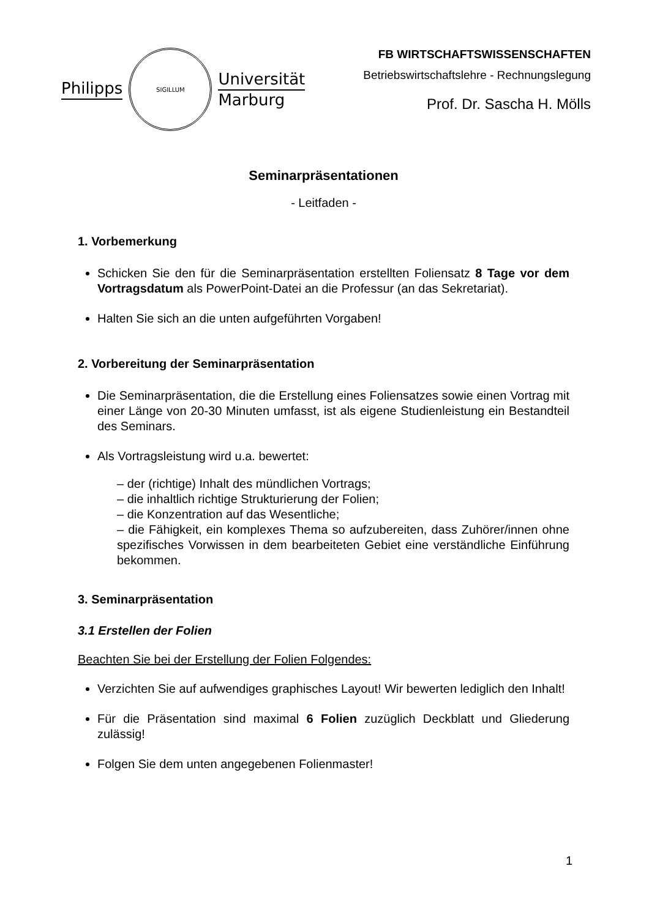Philipps
SIGILLUM
Universität
Marburg
FB WIRTSCHAFTSWISSENSCHAFTEN
Betriebswirtschaftslehre - Rechnungslegung
Prof. Dr. Sascha H. Mölls
Seminarpräsentationen
- Leitfaden -
1. Vorbemerkung
Schicken Sie den für die Seminarpräsentation erstellten Foliensatz 8 Tage vor dem Vortragsdatum als PowerPoint-Datei an die Professur (an das Sekretariat).
Halten Sie sich an die unten aufgeführten Vorgaben!
2. Vorbereitung der Seminarpräsentation
Die Seminarpräsentation, die die Erstellung eines Foliensatzes sowie einen Vortrag mit einer Länge von 20-30 Minuten umfasst, ist als eigene Studienleistung ein Bestandteil des Seminars.
Als Vortragsleistung wird u.a. bewertet:
– der (richtige) Inhalt des mündlichen Vortrags;
– die inhaltlich richtige Strukturierung der Folien;
– die Konzentration auf das Wesentliche;
– die Fähigkeit, ein komplexes Thema so aufzubereiten, dass Zuhörer/innen ohne spezifisches Vorwissen in dem bearbeiteten Gebiet eine verständliche Einführung bekommen.
3. Seminarpräsentation
3.1 Erstellen der Folien
Beachten Sie bei der Erstellung der Folien Folgendes:
Verzichten Sie auf aufwendiges graphisches Layout! Wir bewerten lediglich den Inhalt!
Für die Präsentation sind maximal 6 Folien zuzüglich Deckblatt und Gliederung zulässig!
Folgen Sie dem unten angegebenen Folienmaster!
1